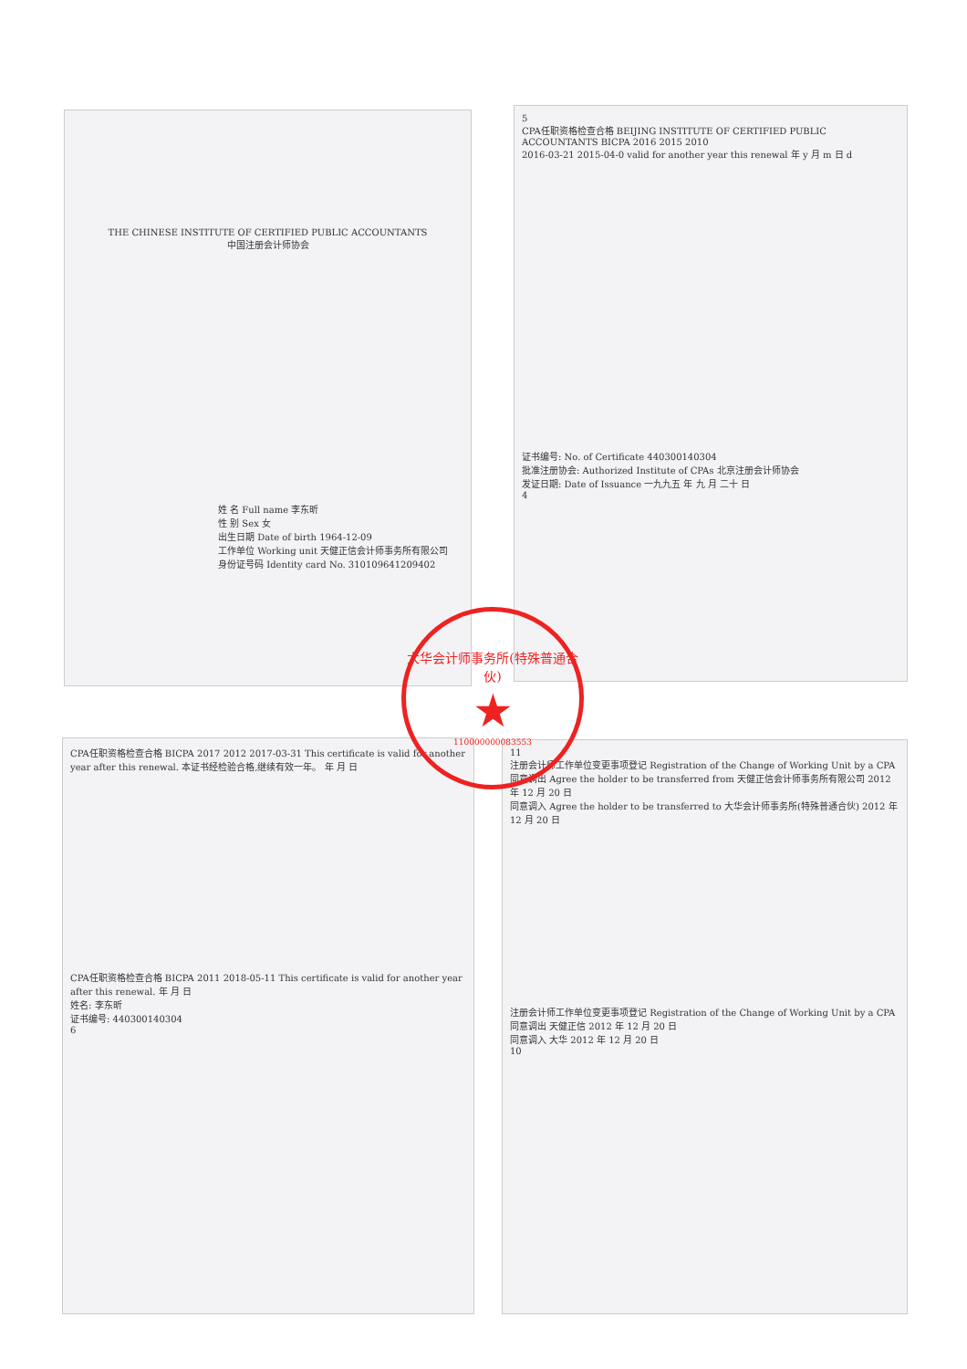THE CHINESE INSTITUTE OF CERTIFIED PUBLIC ACCOUNTANTS
中国注册会计师协会
姓 名 Full name 李东昕
性 别 Sex 女
出生日期 Date of birth 1964-12-09
工作单位 Working unit 天健正信会计师事务所有限公司
身份证号码 Identity card No. 310109641209402
5
CPA任职资格检查合格 BEIJING INSTITUTE OF CERTIFIED PUBLIC ACCOUNTANTS BICPA 2016 2015 2010
2016-03-21 2015-04-0 valid for another year this renewal 年 y 月 m 日 d
证书编号: No. of Certificate 440300140304
批准注册协会: Authorized Institute of CPAs 北京注册会计师协会
发证日期: Date of Issuance 一九九五 年 九 月 二十 日
4
CPA任职资格检查合格 BICPA 2017 2012 2017-03-31 This certificate is valid for another year after this renewal. 本证书经检验合格,继续有效一年。 年 月 日
CPA任职资格检查合格 BICPA 2011 2018-05-11 This certificate is valid for another year after this renewal. 年 月 日
姓名: 李东昕
证书编号: 440300140304
6
11
注册会计师工作单位变更事项登记 Registration of the Change of Working Unit by a CPA
同意调出 Agree the holder to be transferred from 天健正信会计师事务所有限公司 2012 年 12 月 20 日
同意调入 Agree the holder to be transferred to 大华会计师事务所(特殊普通合伙) 2012 年 12 月 20 日
注册会计师工作单位变更事项登记 Registration of the Change of Working Unit by a CPA
同意调出 天健正信 2012 年 12 月 20 日
同意调入 大华 2012 年 12 月 20 日
10
大华会计师事务所(特殊普通合伙)
★
110000000083553